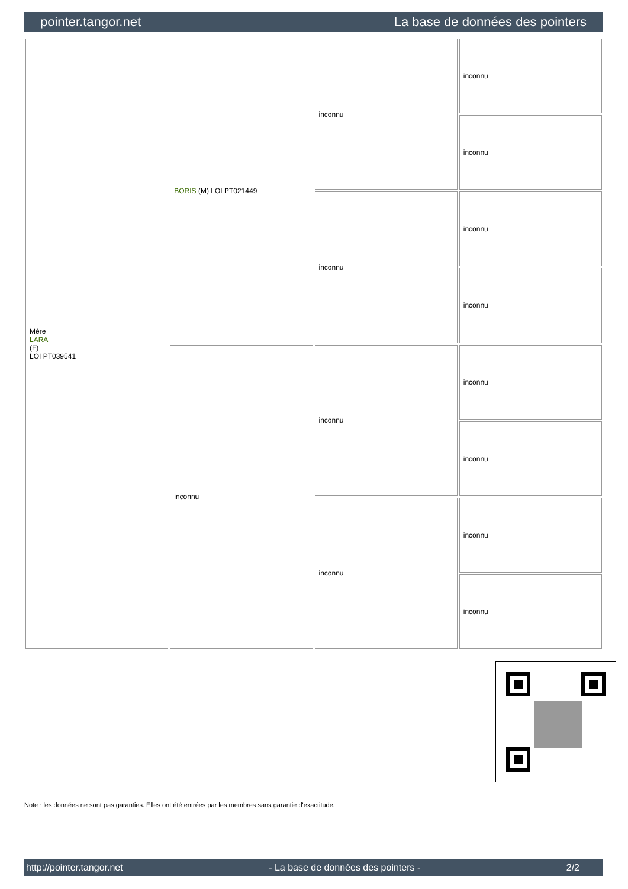pointer.tangor.net La base de données des pointers
| Mère LARA (F) LOI PT039541 | BORIS (M) LOI PT021449 | inconnu | inconnu |
| | | | inconnu |
| | | inconnu | inconnu |
| | | | inconnu |
| | inconnu | inconnu | inconnu |
| | | | inconnu |
| | | inconnu | inconnu |
| | | | inconnu |
Note : les données ne sont pas garanties. Elles ont été entrées par les membres sans garantie d'exactitude.
http://pointer.tangor.net - La base de données des pointers - 2/2